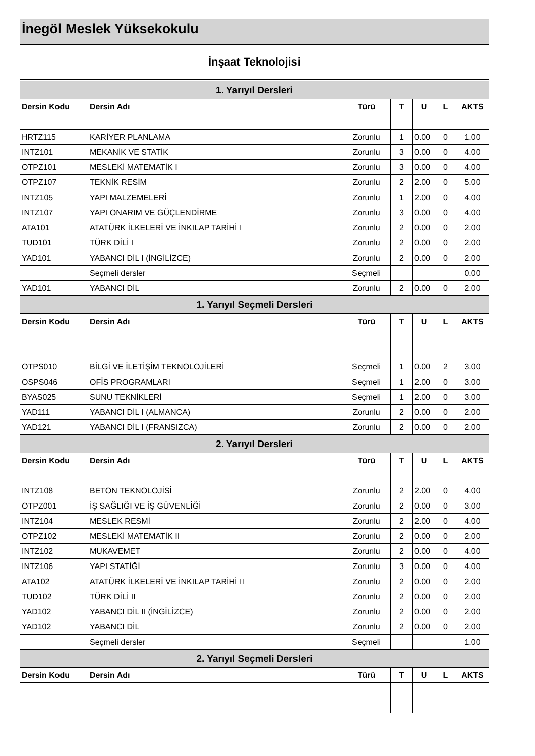İnegöl Meslek Yüksekokulu
İnşaat Teknolojisi
| 1. Yarıyıl Dersleri | | | | | | |
| Dersin Kodu | Dersin Adı | Türü | T | U | L | AKTS |
| HRTZ115 | KARİYER PLANLAMA | Zorunlu | 1 | 0.00 | 0 | 1.00 |
| INTZ101 | MEKANİK VE STATİK | Zorunlu | 3 | 0.00 | 0 | 4.00 |
| OTPZ101 | MESLEKİ MATEMATİK I | Zorunlu | 3 | 0.00 | 0 | 4.00 |
| OTPZ107 | TEKNİK RESİM | Zorunlu | 2 | 2.00 | 0 | 5.00 |
| INTZ105 | YAPI MALZEMELERİ | Zorunlu | 1 | 2.00 | 0 | 4.00 |
| INTZ107 | YAPI ONARIM VE GÜÇLENDİRME | Zorunlu | 3 | 0.00 | 0 | 4.00 |
| ATA101 | ATATÜRK İLKELERİ VE İNKILAP TARİHİ I | Zorunlu | 2 | 0.00 | 0 | 2.00 |
| TUD101 | TÜRK DİLİ I | Zorunlu | 2 | 0.00 | 0 | 2.00 |
| YAD101 | YABANCI DİL I (İNGİLİZCE) | Zorunlu | 2 | 0.00 | 0 | 2.00 |
| | Seçmeli dersler | Seçmeli | | | | 0.00 |
| YAD101 | YABANCI DİL | Zorunlu | 2 | 0.00 | 0 | 2.00 |
| 1. Yarıyıl Seçmeli Dersleri | | | | | | |
| Dersin Kodu | Dersin Adı | Türü | T | U | L | AKTS |
| OTPS010 | BİLGİ VE İLETİŞİM TEKNOLOJİLERİ | Seçmeli | 1 | 0.00 | 2 | 3.00 |
| OSPS046 | OFİS PROGRAMLARI | Seçmeli | 1 | 2.00 | 0 | 3.00 |
| BYAS025 | SUNU TEKNİKLERİ | Seçmeli | 1 | 2.00 | 0 | 3.00 |
| YAD111 | YABANCI DİL I (ALMANCA) | Zorunlu | 2 | 0.00 | 0 | 2.00 |
| YAD121 | YABANCI DİL I (FRANSIZCA) | Zorunlu | 2 | 0.00 | 0 | 2.00 |
| 2. Yarıyıl Dersleri | | | | | | |
| Dersin Kodu | Dersin Adı | Türü | T | U | L | AKTS |
| INTZ108 | BETON TEKNOLOJİSİ | Zorunlu | 2 | 2.00 | 0 | 4.00 |
| OTPZ001 | İŞ SAĞLIĞI VE İŞ GÜVENLİĞİ | Zorunlu | 2 | 0.00 | 0 | 3.00 |
| INTZ104 | MESLEK RESMİ | Zorunlu | 2 | 2.00 | 0 | 4.00 |
| OTPZ102 | MESLEKİ MATEMATİK II | Zorunlu | 2 | 0.00 | 0 | 2.00 |
| INTZ102 | MUKAVEMET | Zorunlu | 2 | 0.00 | 0 | 4.00 |
| INTZ106 | YAPI STATİĞİ | Zorunlu | 3 | 0.00 | 0 | 4.00 |
| ATA102 | ATATÜRK İLKELERİ VE İNKILAP TARİHİ II | Zorunlu | 2 | 0.00 | 0 | 2.00 |
| TUD102 | TÜRK DİLİ II | Zorunlu | 2 | 0.00 | 0 | 2.00 |
| YAD102 | YABANCI DİL II (İNGİLİZCE) | Zorunlu | 2 | 0.00 | 0 | 2.00 |
| YAD102 | YABANCI DİL | Zorunlu | 2 | 0.00 | 0 | 2.00 |
| | Seçmeli dersler | Seçmeli | | | | 1.00 |
| 2. Yarıyıl Seçmeli Dersleri | | | | | | |
| Dersin Kodu | Dersin Adı | Türü | T | U | L | AKTS |